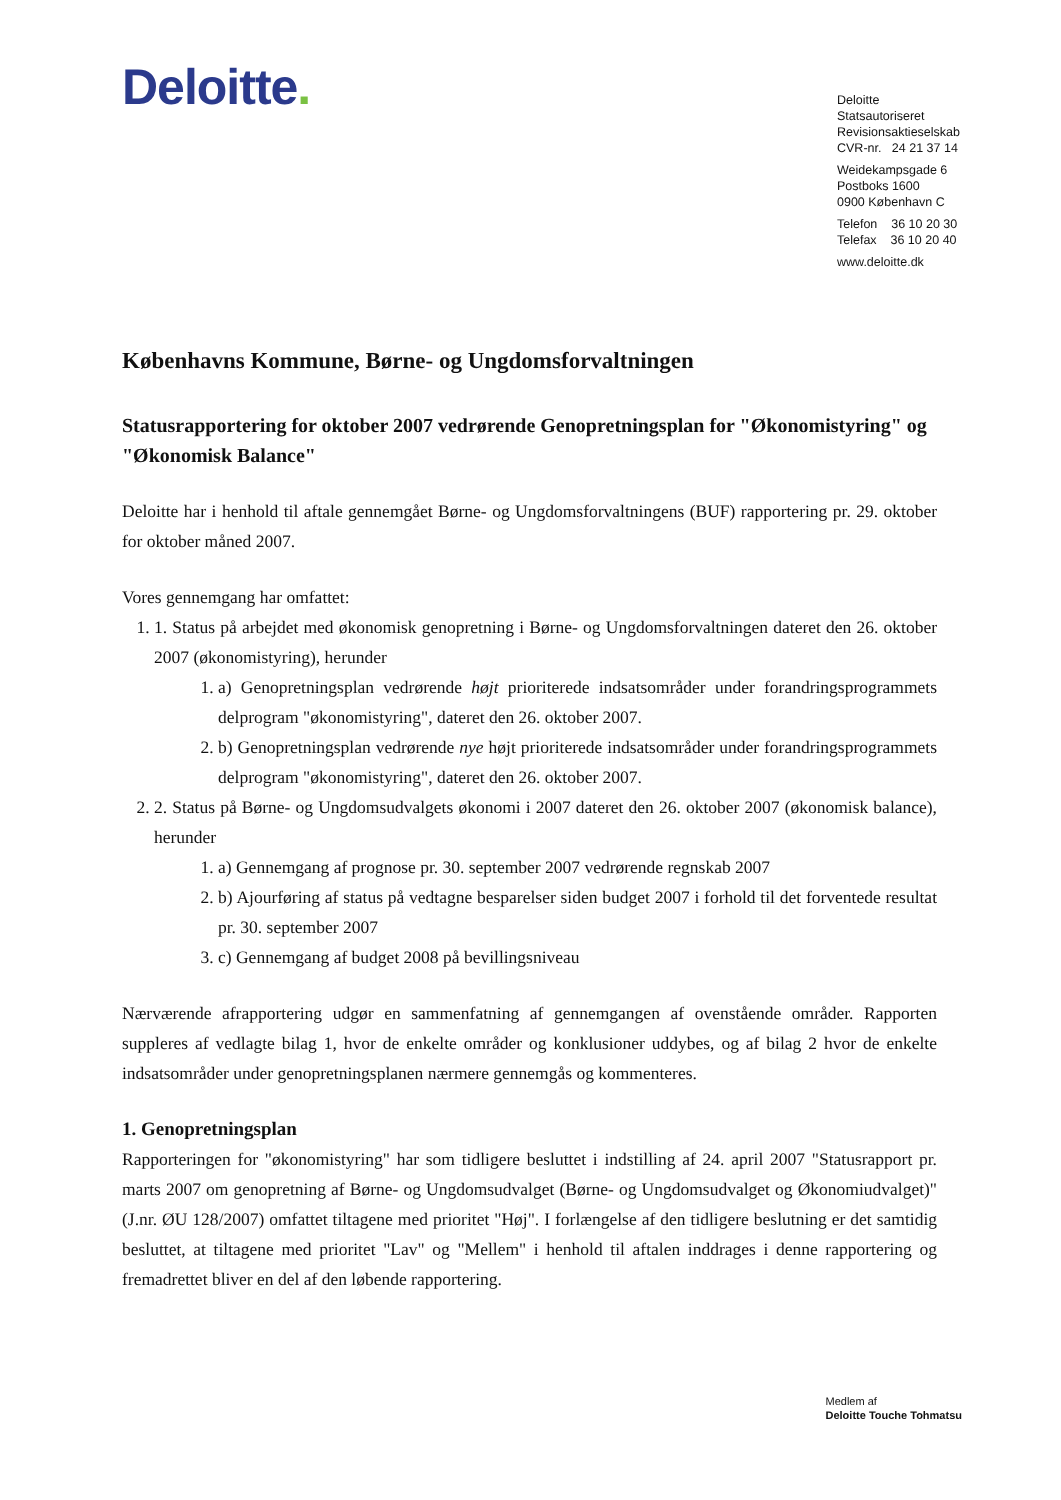Deloitte.
Deloitte
Statsautoriseret Revisionsaktieselskab
CVR-nr. 24 21 37 14
Weidekampsgade 6
Postboks 1600
0900 København C
Telefon 36 10 20 30
Telefax 36 10 20 40
www.deloitte.dk
Københavns Kommune, Børne- og Ungdomsforvaltningen
Statusrapportering for oktober 2007 vedrørende Genopretningsplan for "Økonomistyring" og "Økonomisk Balance"
Deloitte har i henhold til aftale gennemgået Børne- og Ungdomsforvaltningens (BUF) rapportering pr. 29. oktober for oktober måned 2007.
Vores gennemgang har omfattet:
1. 1. Status på arbejdet med økonomisk genopretning i Børne- og Ungdomsforvaltningen dateret den 26. oktober 2007 (økonomistyring), herunder
1. a) Genopretningsplan vedrørende højt prioriterede indsatsområder under forandringsprogrammets delprogram "økonomistyring", dateret den 26. oktober 2007.
2. b) Genopretningsplan vedrørende nye højt prioriterede indsatsområder under forandringsprogrammets delprogram "økonomistyring", dateret den 26. oktober 2007.
2. 2. Status på Børne- og Ungdomsudvalgets økonomi i 2007 dateret den 26. oktober 2007 (økonomisk balance), herunder
1. a) Gennemgang af prognose pr. 30. september 2007 vedrørende regnskab 2007
2. b) Ajourføring af status på vedtagne besparelser siden budget 2007 i forhold til det forventede resultat pr. 30. september 2007
3. c) Gennemgang af budget 2008 på bevillingsniveau
Nærværende afrapportering udgør en sammenfatning af gennemgangen af ovenstående områder. Rapporten suppleres af vedlagte bilag 1, hvor de enkelte områder og konklusioner uddybes, og af bilag 2 hvor de enkelte indsatsområder under genopretningsplanen nærmere gennemgås og kommenteres.
1. Genopretningsplan
Rapporteringen for "økonomistyring" har som tidligere besluttet i indstilling af 24. april 2007 "Statusrapport pr. marts 2007 om genopretning af Børne- og Ungdomsudvalget (Børne- og Ungdomsudvalget og Økonomiudvalget)" (J.nr. ØU 128/2007) omfattet tiltagene med prioritet "Høj". I forlængelse af den tidligere beslutning er det samtidig besluttet, at tiltagene med prioritet "Lav" og "Mellem" i henhold til aftalen inddrages i denne rapportering og fremadrettet bliver en del af den løbende rapportering.
Medlem af
Deloitte Touche Tohmatsu